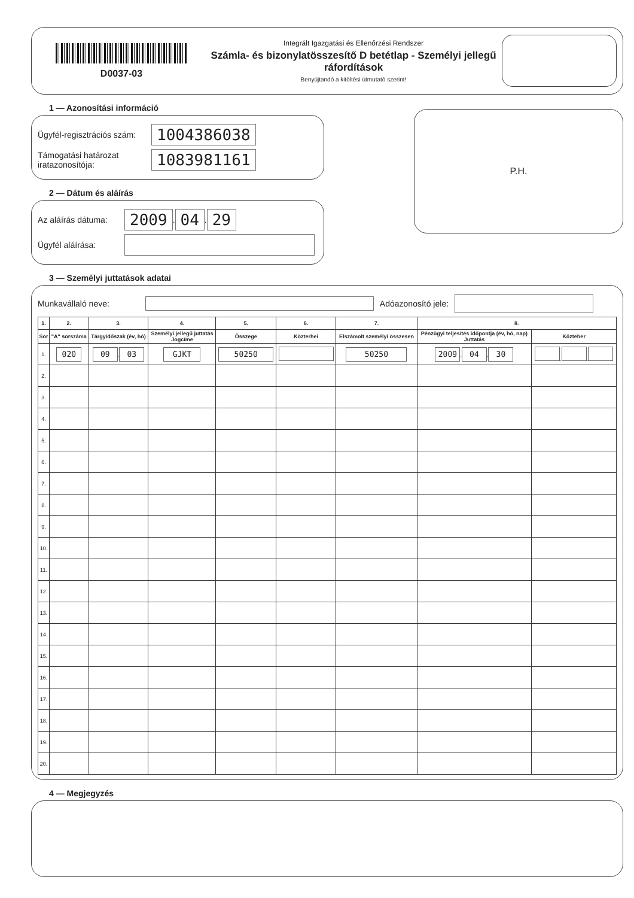D0037-03
Integrált Igazgatási és Ellenőrzési Rendszer
Számla- és bizonylatösszesítő D betétlap - Személyi jellegű ráfordítások
Benyújtandó a kitöltési útmutató szerint!
1 — Azonosítási információ
Ügyfél-regisztrációs szám: 1004386038
Támogatási határozat iratazonosítója: 1083981161
2 — Dátum és aláírás
Az aláírás dátuma: 2009 . 04 . 29
Ügyfél aláírása:
P.H.
3 — Személyi juttatások adatai
Munkavállaló neve: Adóazonosító jele:
| 1. | 2. | 3. | 4. | 5. | 6. | 7. | 8. | |
| --- | --- | --- | --- | --- | --- | --- | --- | --- |
| Sor | "A" sorszáma | Tárgyidőszak (év, hó) | Személyi jellegű juttatás Jogcíme | Összege | Közterhei | Elszámolt személyi összesen | Pénzügyi teljesítés időpontja (év, hó, nap) Juttatás | Közteher |
| 1. | 020 | 09 . 03 | GJKT | 50250 | | 50250 | 2009 . 04 . 30 | . . |
| 2. | | | | | | | | |
| 3. | | | | | | | | |
| 4. | | | | | | | | |
| 5. | | | | | | | | |
| 6. | | | | | | | | |
| 7. | | | | | | | | |
| 8. | | | | | | | | |
| 9. | | | | | | | | |
| 10. | | | | | | | | |
| 11. | | | | | | | | |
| 12. | | | | | | | | |
| 13. | | | | | | | | |
| 14. | | | | | | | | |
| 15. | | | | | | | | |
| 16. | | | | | | | | |
| 17. | | | | | | | | |
| 18. | | | | | | | | |
| 19. | | | | | | | | |
| 20. | | | | | | | | |
4 — Megjegyzés